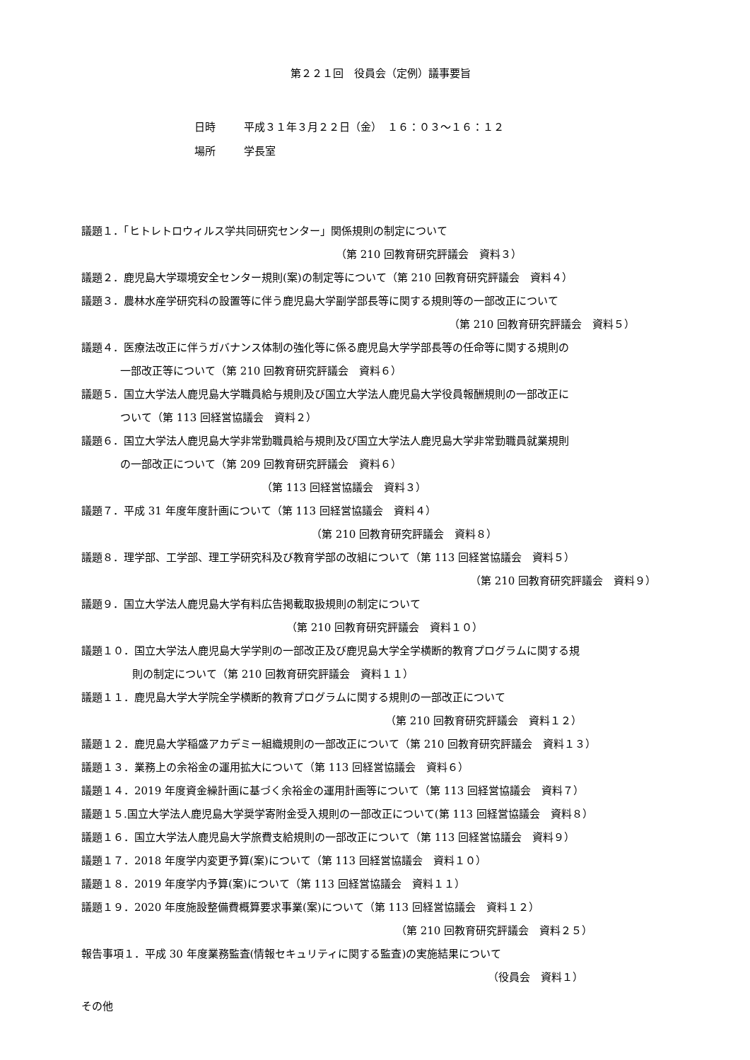第２２１回　役員会（定例）議事要旨
日時 平成３１年３月２２日（金）　１６：０３～１６：１２
場所 学長室
議題１．「ヒトレトロウィルス学共同研究センター」関係規則の制定について
（第 210 回教育研究評議会　資料３）
議題２．鹿児島大学環境安全センター規則(案)の制定等について（第 210 回教育研究評議会　資料４）
議題３．農林水産学研究科の設置等に伴う鹿児島大学副学部長等に関する規則等の一部改正について
（第 210 回教育研究評議会　資料５）
議題４．医療法改正に伴うガバナンス体制の強化等に係る鹿児島大学学部長等の任命等に関する規則の
一部改正等について（第 210 回教育研究評議会　資料６）
議題５．国立大学法人鹿児島大学職員給与規則及び国立大学法人鹿児島大学役員報酬規則の一部改正に
ついて（第 113 回経営協議会　資料２）
議題６．国立大学法人鹿児島大学非常勤職員給与規則及び国立大学法人鹿児島大学非常勤職員就業規則
の一部改正について（第 209 回教育研究評議会　資料６）
（第 113 回経営協議会　資料３）
議題７．平成 31 年度年度計画について（第 113 回経営協議会　資料４）
（第 210 回教育研究評議会　資料８）
議題８．理学部、工学部、理工学研究科及び教育学部の改組について（第 113 回経営協議会　資料５）
（第 210 回教育研究評議会　資料９）
議題９．国立大学法人鹿児島大学有料広告掲載取扱規則の制定について
（第 210 回教育研究評議会　資料１０）
議題１０．国立大学法人鹿児島大学学則の一部改正及び鹿児島大学全学横断的教育プログラムに関する規
則の制定について（第 210 回教育研究評議会　資料１１）
議題１１．鹿児島大学大学院全学横断的教育プログラムに関する規則の一部改正について
（第 210 回教育研究評議会　資料１２）
議題１２．鹿児島大学稲盛アカデミー組織規則の一部改正について（第 210 回教育研究評議会　資料１３）
議題１３．業務上の余裕金の運用拡大について（第 113 回経営協議会　資料６）
議題１４．2019 年度資金繰計画に基づく余裕金の運用計画等について（第 113 回経営協議会　資料７）
議題１５.国立大学法人鹿児島大学奨学寄附金受入規則の一部改正について(第 113 回経営協議会　資料８）
議題１６．国立大学法人鹿児島大学旅費支給規則の一部改正について（第 113 回経営協議会　資料９）
議題１７．2018 年度学内変更予算(案)について（第 113 回経営協議会　資料１０）
議題１８．2019 年度学内予算(案)について（第 113 回経営協議会　資料１１）
議題１９．2020 年度施設整備費概算要求事業(案)について（第 113 回経営協議会　資料１２）
（第 210 回教育研究評議会　資料２５）
報告事項１．平成 30 年度業務監査(情報セキュリティに関する監査)の実施結果について
（役員会　資料１）
その他